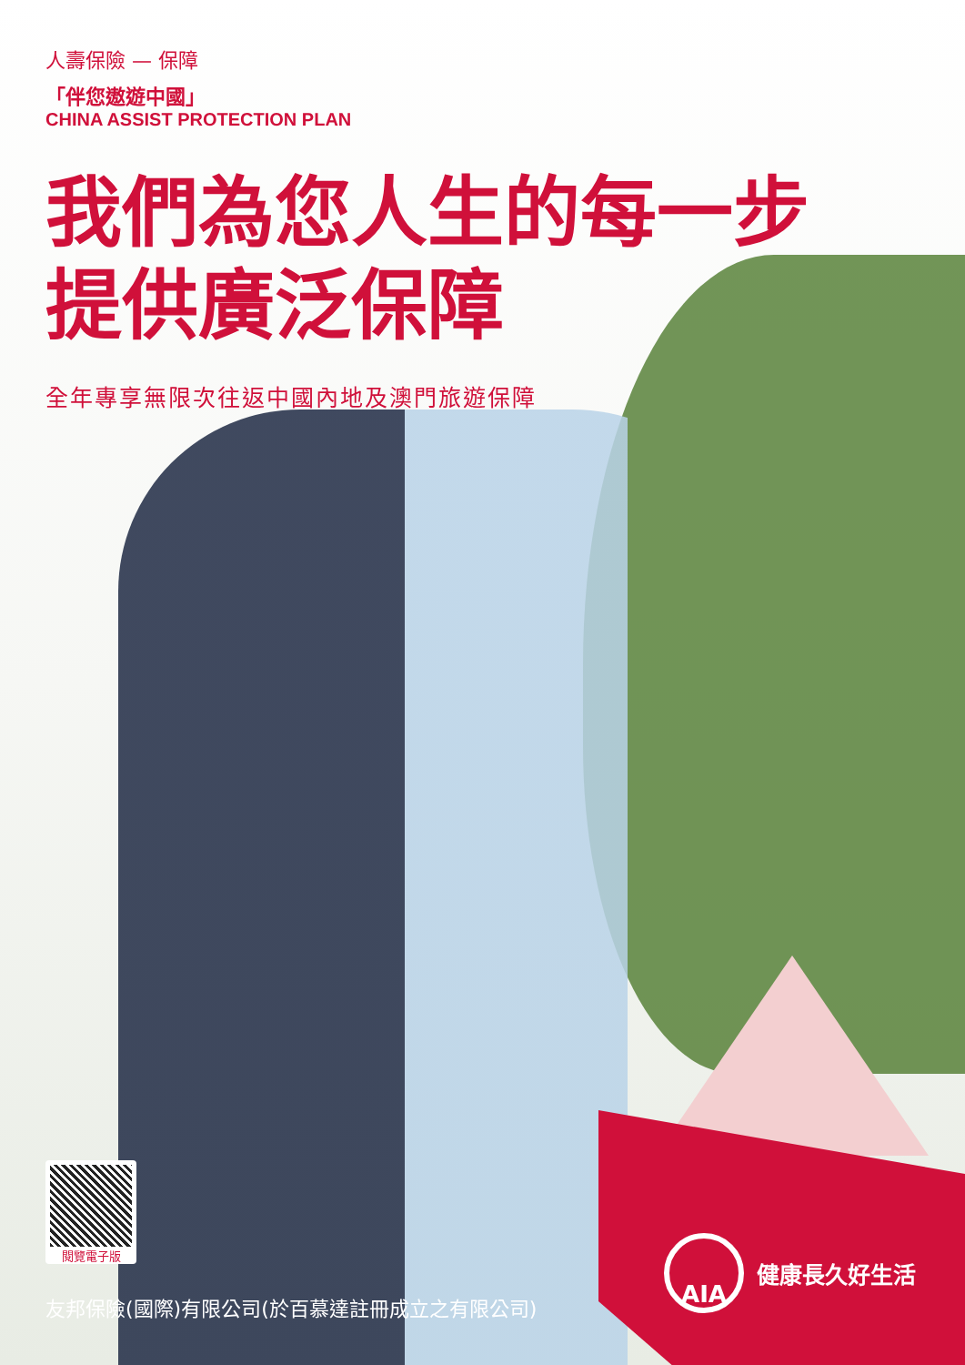人壽保險 — 保障
「伴您遨遊中國」
CHINA ASSIST PROTECTION PLAN
我們為您人生的每一步
提供廣泛保障
全年專享無限次往返中國內地及澳門旅遊保障
閱覽電子版
友邦保險(國際)有限公司(於百慕達註冊成立之有限公司)
AIA
健康長久好生活